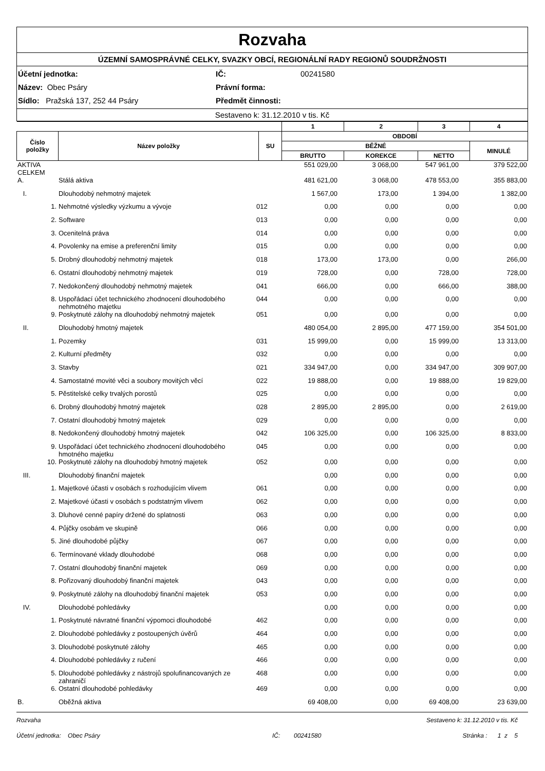Rozvaha
ÚZEMNÍ SAMOSPRÁVNÉ CELKY, SVAZKY OBCÍ, REGIONÁLNÍ RADY REGIONŮ SOUDRŽNOSTI
Účetní jednotka:
IČ:
00241580
Název: Obec Psáry
Právní forma:
Sídlo: Pražská 137, 252 44 Psáry
Předmět činnosti:
Sestaveno k: 31.12.2010 v tis. Kč
| | | | 1 | 2 | 3 | 4 |
| --- | --- | --- | --- | --- | --- | --- |
| Číslo položky | Název položky | SU | OBDOBÍ | | | |
| | | | BĚŽNÉ | | | MINULÉ |
| | | | BRUTTO | KOREKCE | NETTO | |
| AKTIVA CELKEM | | | 551 029,00 | 3 068,00 | 547 961,00 | 379 522,00 |
| A. | Stálá aktiva | | 481 621,00 | 3 068,00 | 478 553,00 | 355 883,00 |
| I. | Dlouhodobý nehmotný majetek | | 1 567,00 | 173,00 | 1 394,00 | 1 382,00 |
| 1. | Nehmotné výsledky výzkumu a vývoje | 012 | 0,00 | 0,00 | 0,00 | 0,00 |
| 2. | Software | 013 | 0,00 | 0,00 | 0,00 | 0,00 |
| 3. | Ocenitelná práva | 014 | 0,00 | 0,00 | 0,00 | 0,00 |
| 4. | Povolenky na emise a preferenční limity | 015 | 0,00 | 0,00 | 0,00 | 0,00 |
| 5. | Drobný dlouhodobý nehmotný majetek | 018 | 173,00 | 173,00 | 0,00 | 266,00 |
| 6. | Ostatní dlouhodobý nehmotný majetek | 019 | 728,00 | 0,00 | 728,00 | 728,00 |
| 7. | Nedokončený dlouhodobý nehmotný majetek | 041 | 666,00 | 0,00 | 666,00 | 388,00 |
| 8. | Uspořádací účet technického zhodnocení dlouhodobého nehmotného majetku | 044 | 0,00 | 0,00 | 0,00 | 0,00 |
| 9. | Poskytnuté zálohy na dlouhodobý nehmotný majetek | 051 | 0,00 | 0,00 | 0,00 | 0,00 |
| II. | Dlouhodobý hmotný majetek | | 480 054,00 | 2 895,00 | 477 159,00 | 354 501,00 |
| 1. | Pozemky | 031 | 15 999,00 | 0,00 | 15 999,00 | 13 313,00 |
| 2. | Kulturní předměty | 032 | 0,00 | 0,00 | 0,00 | 0,00 |
| 3. | Stavby | 021 | 334 947,00 | 0,00 | 334 947,00 | 309 907,00 |
| 4. | Samostatné movité věci a soubory movitých věcí | 022 | 19 888,00 | 0,00 | 19 888,00 | 19 829,00 |
| 5. | Pěstitelské celky trvalých porostů | 025 | 0,00 | 0,00 | 0,00 | 0,00 |
| 6. | Drobný dlouhodobý hmotný majetek | 028 | 2 895,00 | 2 895,00 | 0,00 | 2 619,00 |
| 7. | Ostatní dlouhodobý hmotný majetek | 029 | 0,00 | 0,00 | 0,00 | 0,00 |
| 8. | Nedokončený dlouhodobý hmotný majetek | 042 | 106 325,00 | 0,00 | 106 325,00 | 8 833,00 |
| 9. | Uspořádací účet technického zhodnocení dlouhodobého hmotného majetku | 045 | 0,00 | 0,00 | 0,00 | 0,00 |
| 10. | Poskytnuté zálohy na dlouhodobý hmotný majetek | 052 | 0,00 | 0,00 | 0,00 | 0,00 |
| III. | Dlouhodobý finanční majetek | | 0,00 | 0,00 | 0,00 | 0,00 |
| 1. | Majetkové účasti v osobách s rozhodujícím vlivem | 061 | 0,00 | 0,00 | 0,00 | 0,00 |
| 2. | Majetkové účasti v osobách s podstatným vlivem | 062 | 0,00 | 0,00 | 0,00 | 0,00 |
| 3. | Dluhové cenné papíry držené do splatnosti | 063 | 0,00 | 0,00 | 0,00 | 0,00 |
| 4. | Půjčky osobám ve skupině | 066 | 0,00 | 0,00 | 0,00 | 0,00 |
| 5. | Jiné dlouhodobé půjčky | 067 | 0,00 | 0,00 | 0,00 | 0,00 |
| 6. | Termínované vklady dlouhodobé | 068 | 0,00 | 0,00 | 0,00 | 0,00 |
| 7. | Ostatní dlouhodobý finanční majetek | 069 | 0,00 | 0,00 | 0,00 | 0,00 |
| 8. | Pořizovaný dlouhodobý finanční majetek | 043 | 0,00 | 0,00 | 0,00 | 0,00 |
| 9. | Poskytnuté zálohy na dlouhodobý finanční majetek | 053 | 0,00 | 0,00 | 0,00 | 0,00 |
| IV. | Dlouhodobé pohledávky | | 0,00 | 0,00 | 0,00 | 0,00 |
| 1. | Poskytnuté návratné finanční výpomoci dlouhodobé | 462 | 0,00 | 0,00 | 0,00 | 0,00 |
| 2. | Dlouhodobé pohledávky z postoupených úvěrů | 464 | 0,00 | 0,00 | 0,00 | 0,00 |
| 3. | Dlouhodobé poskytnuté zálohy | 465 | 0,00 | 0,00 | 0,00 | 0,00 |
| 4. | Dlouhodobé pohledávky z ručení | 466 | 0,00 | 0,00 | 0,00 | 0,00 |
| 5. | Dlouhodobé pohledávky z nástrojů spolufinancovaných ze zahraničí | 468 | 0,00 | 0,00 | 0,00 | 0,00 |
| 6. | Ostatní dlouhodobé pohledávky | 469 | 0,00 | 0,00 | 0,00 | 0,00 |
| B. | Oběžná aktiva | | 69 408,00 | 0,00 | 69 408,00 | 23 639,00 |
Rozvaha
Sestaveno k: 31.12.2010 v tis. Kč
Účetní jednotka: Obec Psáry
IČ: 00241580 Stránka : 1 z 5